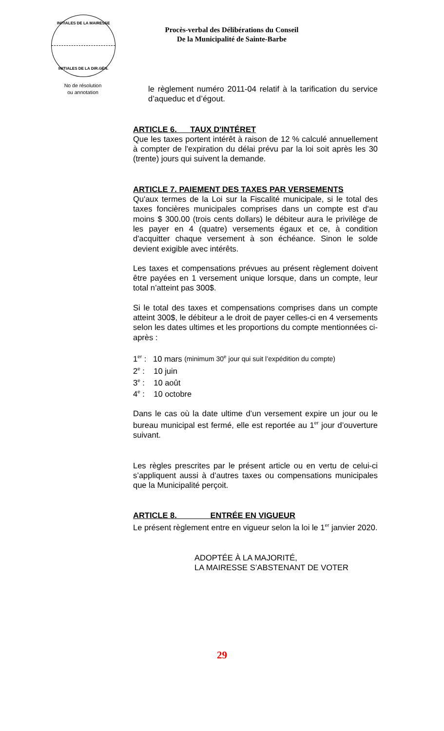INITIALES DE LA MAIRESSE
INITIALES DE LA DIR.GÉN.
Procès-verbal des Délibérations du Conseil
De la Municipalité de Sainte-Barbe
No de résolution
ou annotation
le règlement numéro 2011-04 relatif à la tarification du service d’aqueduc et d’égout.
ARTICLE 6. TAUX D'INTÉRET
Que les taxes portent intérêt à raison de 12 % calculé annuellement à compter de l'expiration du délai prévu par la loi soit après les 30 (trente) jours qui suivent la demande.
ARTICLE 7. PAIEMENT DES TAXES PAR VERSEMENTS
Qu'aux termes de la Loi sur la Fiscalité municipale, si le total des taxes foncières municipales comprises dans un compte est d'au moins $ 300.00 (trois cents dollars) le débiteur aura le privilège de les payer en 4 (quatre) versements égaux et ce, à condition d'acquitter chaque versement à son échéance. Sinon le solde devient exigible avec intérêts.
Les taxes et compensations prévues au présent règlement doivent être payées en 1 versement unique lorsque, dans un compte, leur total n’atteint pas 300$.
Si le total des taxes et compensations comprises dans un compte atteint 300$, le débiteur a le droit de payer celles-ci en 4 versements selon les dates ultimes et les proportions du compte mentionnées ci-après :
1<sup>er</sup> : 10 mars (minimum 30<sup>e</sup> jour qui suit l’expédition du compte)
2<sup>e</sup> : 10 juin
3<sup>e</sup> : 10 août
4<sup>e</sup> : 10 octobre
Dans le cas où la date ultime d’un versement expire un jour ou le bureau municipal est fermé, elle est reportée au 1<sup>er</sup> jour d’ouverture suivant.
Les règles prescrites par le présent article ou en vertu de celui-ci s’appliquent aussi à d’autres taxes ou compensations municipales que la Municipalité perçoit.
ARTICLE 8. ENTRÉE EN VIGUEUR
Le présent règlement entre en vigueur selon la loi le 1<sup>er</sup> janvier 2020.
ADOPTÉE À LA MAJORITÉ,
LA MAIRESSE S’ABSTENANT DE VOTER
29